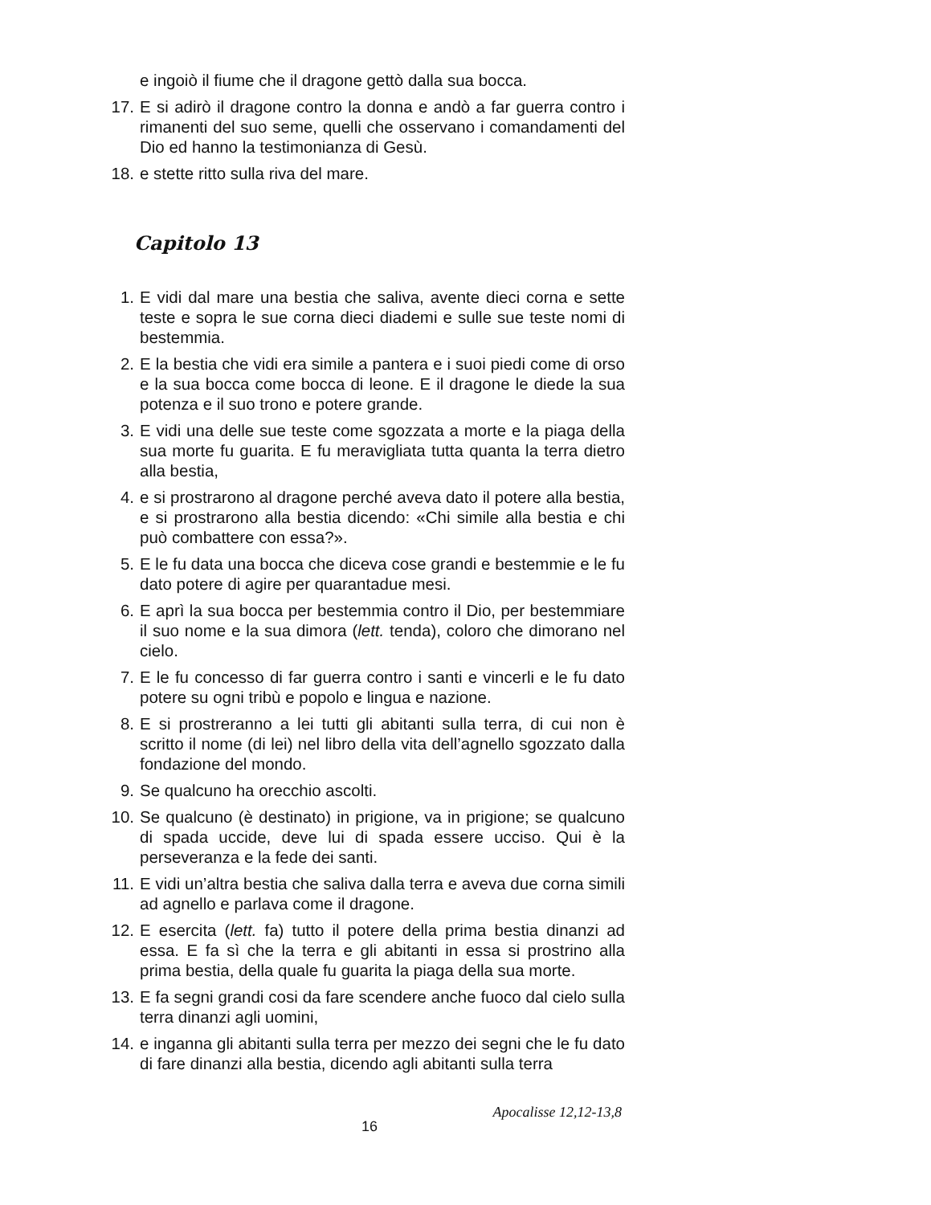e ingoiò il fiume che il dragone gettò dalla sua bocca.
17. E si adirò il dragone contro la donna e andò a far guerra contro i rimanenti del suo seme, quelli che osservano i comandamenti del Dio ed hanno la testimonianza di Gesù.
18. e stette ritto sulla riva del mare.
Capitolo 13
1. E vidi dal mare una bestia che saliva, avente dieci corna e sette teste e sopra le sue corna dieci diademi e sulle sue teste nomi di bestemmia.
2. E la bestia che vidi era simile a pantera e i suoi piedi come di orso e la sua bocca come bocca di leone. E il dragone le diede la sua potenza e il suo trono e potere grande.
3. E vidi una delle sue teste come sgozzata a morte e la piaga della sua morte fu guarita. E fu meravigliata tutta quanta la terra dietro alla bestia,
4. e si prostrarono al dragone perché aveva dato il potere alla bestia, e si prostrarono alla bestia dicendo: «Chi simile alla bestia e chi può combattere con essa?».
5. E le fu data una bocca che diceva cose grandi e bestemmie e le fu dato potere di agire per quarantadue mesi.
6. E aprì la sua bocca per bestemmia contro il Dio, per bestemmiare il suo nome e la sua dimora (lett. tenda), coloro che dimorano nel cielo.
7. E le fu concesso di far guerra contro i santi e vincerli e le fu dato potere su ogni tribù e popolo e lingua e nazione.
8. E si prostreranno a lei tutti gli abitanti sulla terra, di cui non è scritto il nome (di lei) nel libro della vita dell’agnello sgozzato dalla fondazione del mondo.
9. Se qualcuno ha orecchio ascolti.
10. Se qualcuno (è destinato) in prigione, va in prigione; se qualcuno di spada uccide, deve lui di spada essere ucciso. Qui è la perseveranza e la fede dei santi.
11. E vidi un’altra bestia che saliva dalla terra e aveva due corna simili ad agnello e parlava come il dragone.
12. E esercita (lett. fa) tutto il potere della prima bestia dinanzi ad essa. E fa sì che la terra e gli abitanti in essa si prostrino alla prima bestia, della quale fu guarita la piaga della sua morte.
13. E fa segni grandi cosi da fare scendere anche fuoco dal cielo sulla terra dinanzi agli uomini,
14. e inganna gli abitanti sulla terra per mezzo dei segni che le fu dato di fare dinanzi alla bestia, dicendo agli abitanti sulla terra
Apocalisse 12,12-13,8
16